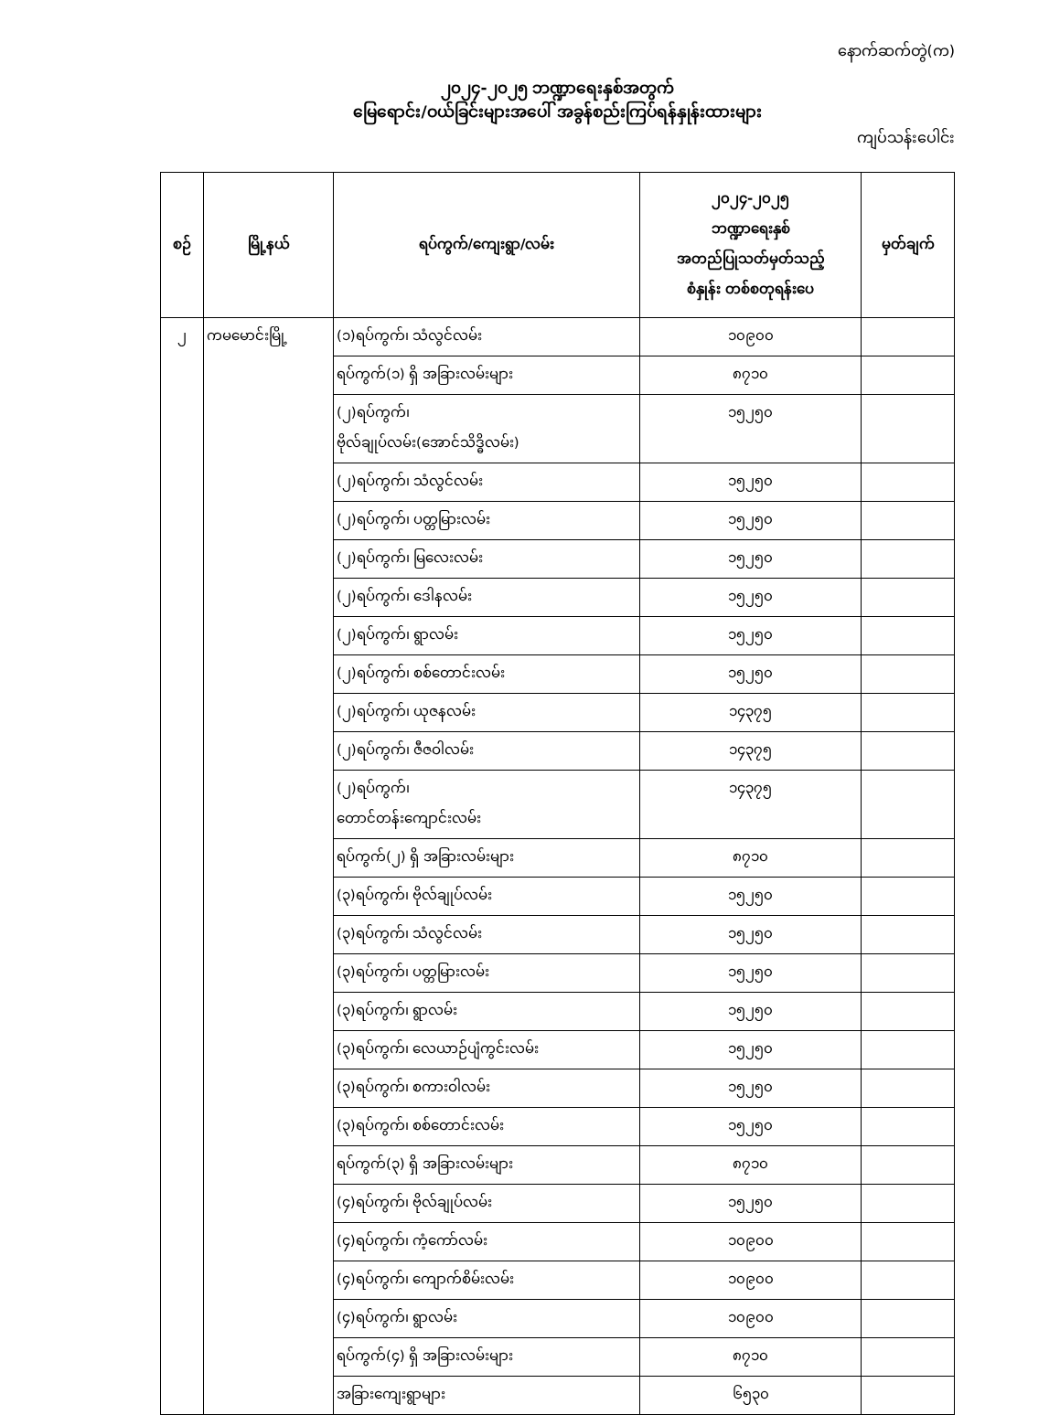နောက်ဆက်တွဲ(က)
၂၀၂၄-၂၀၂၅ ဘဏ္ဍာရေးနှစ်အတွက်
မြေရောင်း/ဝယ်ခြင်းများအပေါ် အခွန်စည်းကြပ်ရန်နှုန်းထားများ
ကျပ်သန်းပေါင်း
| စဉ် | မြို့နယ် | ရပ်ကွက်/ကျေးရွာ/လမ်း | ၂၀၂၄-၂၀၂၅ ဘဏ္ဍာရေးနှစ် အတည်ပြုသတ်မှတ်သည့် စံနှုန်း တစ်စတုရန်းပေ | မှတ်ချက် |
| --- | --- | --- | --- | --- |
| ၂ | ကမမောင်းမြို့ | (၁)ရပ်ကွက်၊ သံလွင်လမ်း | ၁၀၉၀၀ | |
| | | ရပ်ကွက်(၁) ရှိ အခြားလမ်းများ | ၈၇၁၀ | |
| | | (၂)ရပ်ကွက်၊ ဗိုလ်ချုပ်လမ်း(အောင်သိဒ္ဓိလမ်း) | ၁၅၂၅၀ | |
| | | (၂)ရပ်ကွက်၊ သံလွင်လမ်း | ၁၅၂၅၀ | |
| | | (၂)ရပ်ကွက်၊ ပတ္တမြားလမ်း | ၁၅၂၅၀ | |
| | | (၂)ရပ်ကွက်၊ မြလေးလမ်း | ၁၅၂၅၀ | |
| | | (၂)ရပ်ကွက်၊ ဒေါနလမ်း | ၁၅၂၅၀ | |
| | | (၂)ရပ်ကွက်၊ ရွာလမ်း | ၁၅၂၅၀ | |
| | | (၂)ရပ်ကွက်၊ စစ်တောင်းလမ်း | ၁၅၂၅၀ | |
| | | (၂)ရပ်ကွက်၊ ယုဇနလမ်း | ၁၄၃၇၅ | |
| | | (၂)ရပ်ကွက်၊ ဇီဇဝါလမ်း | ၁၄၃၇၅ | |
| | | (၂)ရပ်ကွက်၊ တောင်တန်းကျောင်းလမ်း | ၁၄၃၇၅ | |
| | | ရပ်ကွက်(၂) ရှိ အခြားလမ်းများ | ၈၇၁၀ | |
| | | (၃)ရပ်ကွက်၊ ဗိုလ်ချုပ်လမ်း | ၁၅၂၅၀ | |
| | | (၃)ရပ်ကွက်၊ သံလွင်လမ်း | ၁၅၂၅၀ | |
| | | (၃)ရပ်ကွက်၊ ပတ္တမြားလမ်း | ၁၅၂၅၀ | |
| | | (၃)ရပ်ကွက်၊ ရွာလမ်း | ၁၅၂၅၀ | |
| | | (၃)ရပ်ကွက်၊ လေယာဉ်ပျံကွင်းလမ်း | ၁၅၂၅၀ | |
| | | (၃)ရပ်ကွက်၊ စကားဝါလမ်း | ၁၅၂၅၀ | |
| | | (၃)ရပ်ကွက်၊ စစ်တောင်းလမ်း | ၁၅၂၅၀ | |
| | | ရပ်ကွက်(၃) ရှိ အခြားလမ်းများ | ၈၇၁၀ | |
| | | (၄)ရပ်ကွက်၊ ဗိုလ်ချုပ်လမ်း | ၁၅၂၅၀ | |
| | | (၄)ရပ်ကွက်၊ ကံ့ကော်လမ်း | ၁၀၉၀၀ | |
| | | (၄)ရပ်ကွက်၊ ကျောက်စိမ်းလမ်း | ၁၀၉၀၀ | |
| | | (၄)ရပ်ကွက်၊ ရွာလမ်း | ၁၀၉၀၀ | |
| | | ရပ်ကွက်(၄) ရှိ အခြားလမ်းများ | ၈၇၁၀ | |
| | | အခြားကျေးရွာများ | ၆၅၃၀ | |